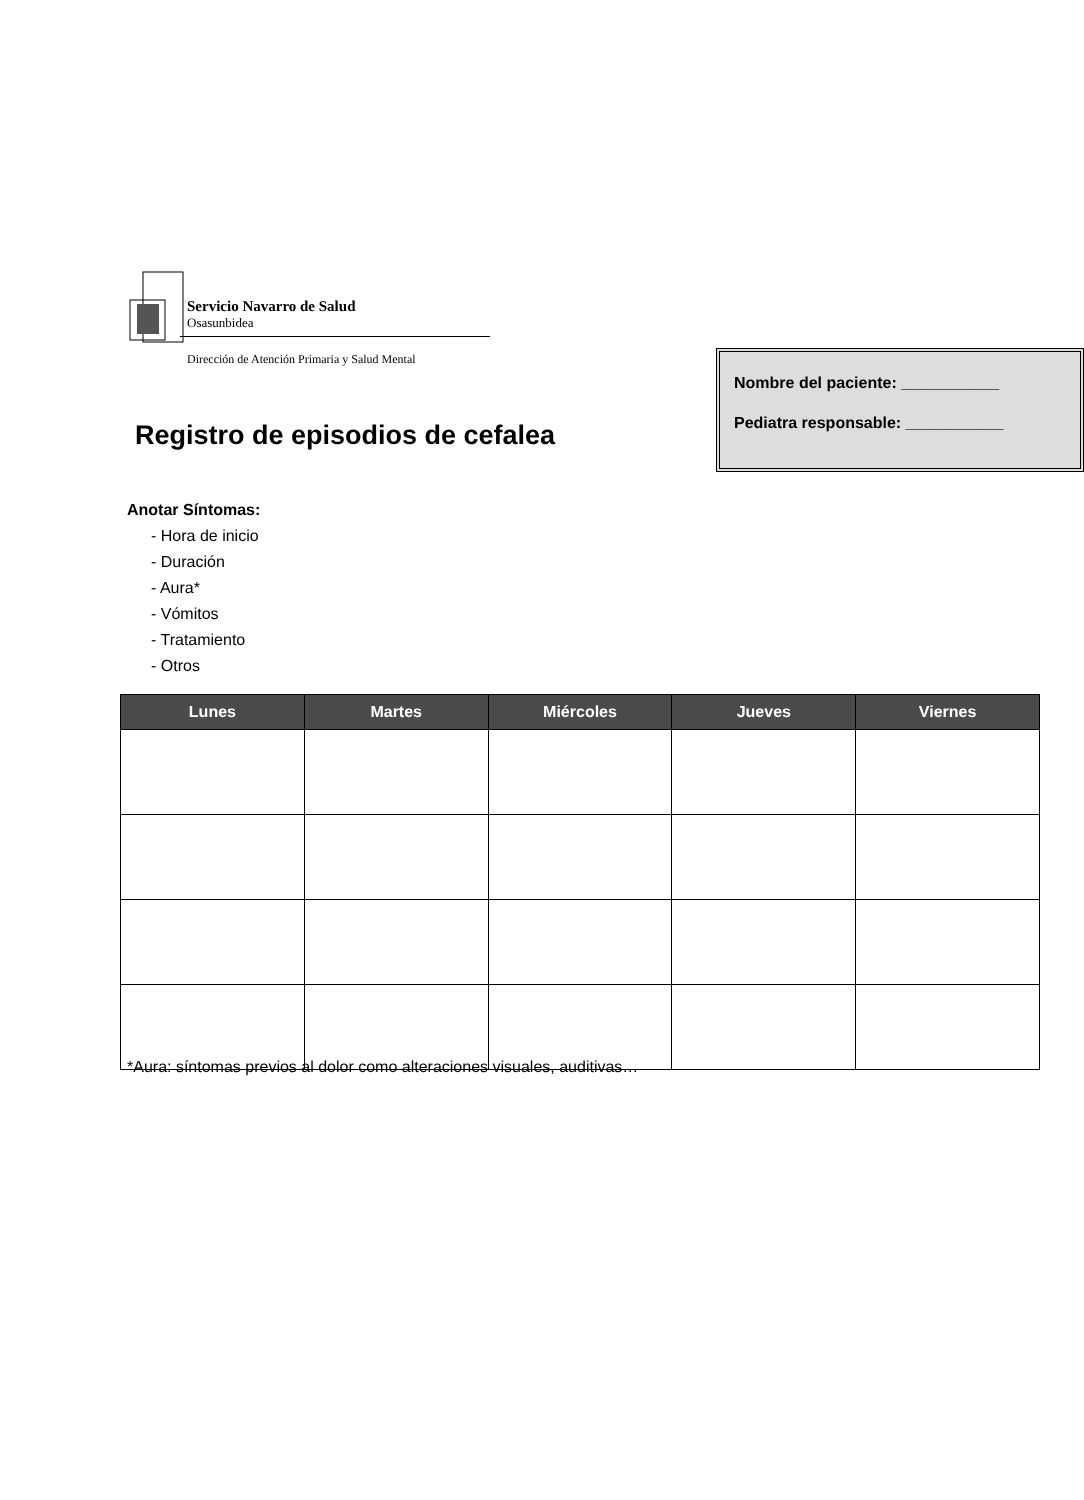Servicio Navarro de Salud
Osasunbidea
Dirección de Atención Primaria y Salud Mental
Nombre del paciente: ___________
Pediatra responsable: ___________
Registro de episodios de cefalea
Anotar Síntomas:
- Hora de inicio
- Duración
- Aura*
- Vómitos
- Tratamiento
- Otros
| Lunes | Martes | Miércoles | Jueves | Viernes |
| --- | --- | --- | --- | --- |
*Aura: síntomas previos al dolor como alteraciones visuales, auditivas…